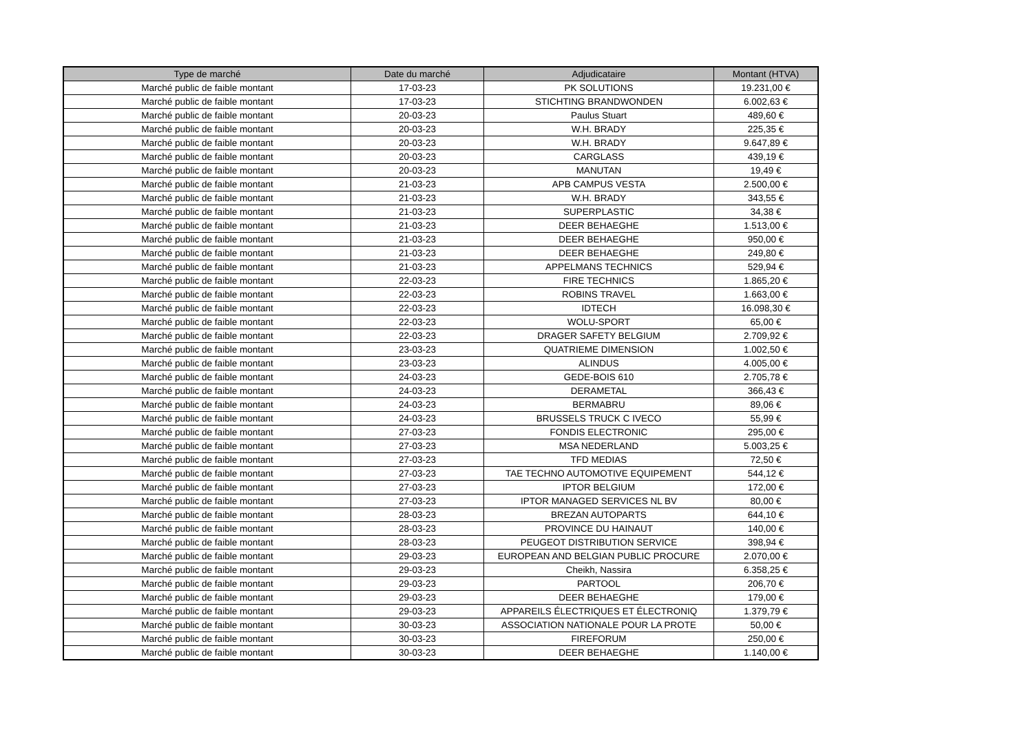| Type de marché | Date du marché | Adjudicataire | Montant (HTVA) |
| --- | --- | --- | --- |
| Marché public de faible montant | 17-03-23 | PK SOLUTIONS | 19.231,00 € |
| Marché public de faible montant | 17-03-23 | STICHTING BRANDWONDEN | 6.002,63 € |
| Marché public de faible montant | 20-03-23 | Paulus Stuart | 489,60 € |
| Marché public de faible montant | 20-03-23 | W.H. BRADY | 225,35 € |
| Marché public de faible montant | 20-03-23 | W.H. BRADY | 9.647,89 € |
| Marché public de faible montant | 20-03-23 | CARGLASS | 439,19 € |
| Marché public de faible montant | 20-03-23 | MANUTAN | 19,49 € |
| Marché public de faible montant | 21-03-23 | APB CAMPUS VESTA | 2.500,00 € |
| Marché public de faible montant | 21-03-23 | W.H. BRADY | 343,55 € |
| Marché public de faible montant | 21-03-23 | SUPERPLASTIC | 34,38 € |
| Marché public de faible montant | 21-03-23 | DEER BEHAEGHE | 1.513,00 € |
| Marché public de faible montant | 21-03-23 | DEER BEHAEGHE | 950,00 € |
| Marché public de faible montant | 21-03-23 | DEER BEHAEGHE | 249,80 € |
| Marché public de faible montant | 21-03-23 | APPELMANS TECHNICS | 529,94 € |
| Marché public de faible montant | 22-03-23 | FIRE TECHNICS | 1.865,20 € |
| Marché public de faible montant | 22-03-23 | ROBINS TRAVEL | 1.663,00 € |
| Marché public de faible montant | 22-03-23 | IDTECH | 16.098,30 € |
| Marché public de faible montant | 22-03-23 | WOLU-SPORT | 65,00 € |
| Marché public de faible montant | 22-03-23 | DRAGER SAFETY BELGIUM | 2.709,92 € |
| Marché public de faible montant | 23-03-23 | QUATRIEME DIMENSION | 1.002,50 € |
| Marché public de faible montant | 23-03-23 | ALINDUS | 4.005,00 € |
| Marché public de faible montant | 24-03-23 | GEDE-BOIS 610 | 2.705,78 € |
| Marché public de faible montant | 24-03-23 | DERAMETAL | 366,43 € |
| Marché public de faible montant | 24-03-23 | BERMABRU | 89,06 € |
| Marché public de faible montant | 24-03-23 | BRUSSELS TRUCK C IVECO | 55,99 € |
| Marché public de faible montant | 27-03-23 | FONDIS ELECTRONIC | 295,00 € |
| Marché public de faible montant | 27-03-23 | MSA NEDERLAND | 5.003,25 € |
| Marché public de faible montant | 27-03-23 | TFD MEDIAS | 72,50 € |
| Marché public de faible montant | 27-03-23 | TAE TECHNO AUTOMOTIVE EQUIPEMENT | 544,12 € |
| Marché public de faible montant | 27-03-23 | IPTOR BELGIUM | 172,00 € |
| Marché public de faible montant | 27-03-23 | IPTOR MANAGED SERVICES NL BV | 80,00 € |
| Marché public de faible montant | 28-03-23 | BREZAN AUTOPARTS | 644,10 € |
| Marché public de faible montant | 28-03-23 | PROVINCE DU HAINAUT | 140,00 € |
| Marché public de faible montant | 28-03-23 | PEUGEOT DISTRIBUTION SERVICE | 398,94 € |
| Marché public de faible montant | 29-03-23 | EUROPEAN AND BELGIAN PUBLIC PROCURE | 2.070,00 € |
| Marché public de faible montant | 29-03-23 | Cheikh, Nassira | 6.358,25 € |
| Marché public de faible montant | 29-03-23 | PARTOOL | 206,70 € |
| Marché public de faible montant | 29-03-23 | DEER BEHAEGHE | 179,00 € |
| Marché public de faible montant | 29-03-23 | APPAREILS ÉLECTRIQUES ET ÉLECTRONIQ | 1.379,79 € |
| Marché public de faible montant | 30-03-23 | ASSOCIATION NATIONALE POUR LA PROTE | 50,00 € |
| Marché public de faible montant | 30-03-23 | FIREFORUM | 250,00 € |
| Marché public de faible montant | 30-03-23 | DEER BEHAEGHE | 1.140,00 € |